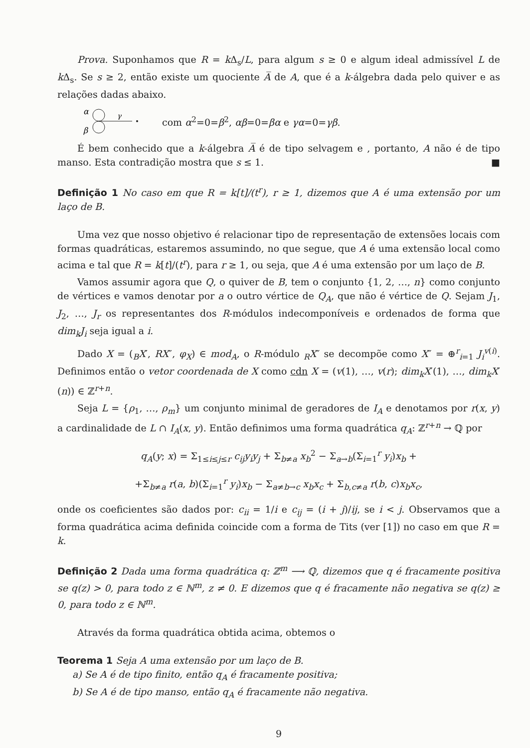Prova. Suponhamos que R = k Δ<sub>s</sub>/L, para algum s ≥ 0 e algum ideal admissível L de k Δ<sub>s</sub>. Se s ≥ 2, então existe um quociente A̅ de A, que é a k-álgebra dada pelo quiver e as relações dadas abaixo.
α
β
γ
com α<sup>2</sup>=0=β<sup>2</sup>, αβ=0=βα e γα=0=γβ.
É bem conhecido que a k-álgebra A̅ é de tipo selvagem e , portanto, A não é de tipo manso. Esta contradição mostra que s ≤ 1. ■
Definição 1 No caso em que R = k[t]/(t<sup>r</sup>), r ≥ 1, dizemos que A é uma extensão por um laço de B.
Uma vez que nosso objetivo é relacionar tipo de representação de extensões locais com formas quadráticas, estaremos assumindo, no que segue, que A é uma extensão local como acima e tal que R = k[t]/(t<sup>r</sup>), para r ≥ 1, ou seja, que A é uma extensão por um laço de B.
Vamos assumir agora que Q, o quiver de B, tem o conjunto {1, 2, …, n} como conjunto de vértices e vamos denotar por a o outro vértice de Q<sub>A</sub>, que não é vértice de Q. Sejam J<sub>1</sub>, J<sub>2</sub>, …, J<sub>r</sub> os representantes dos R-módulos indecomponíveis e ordenados de forma que dim<sub>k</sub>J<sub>i</sub> seja igual a i.
Dado X = (<sub>B</sub>X′, RX″, φ<sub>X</sub>) ∈ mod<sub>A</sub>, o R-módulo <sub>R</sub>X″ se decompõe como X″ = ⊕<sup>r</sup><sub>i=1</sub> J<sub>i</sub><sup>v(i)</sup>. Definimos então o vetor coordenada de X como cdn X = (v(1), …, v(r); dim<sub>k</sub>X′(1), …, dim<sub>k</sub>X′(n)) ∈ ℤ<sup>r+n</sup>.
Seja L = {ρ<sub>1</sub>, …, ρ<sub>m</sub>} um conjunto minimal de geradores de I<sub>A</sub> e denotamos por r(x, y) a cardinalidade de L ∩ I<sub>A</sub>(x, y). Então definimos uma forma quadrática q<sub>A</sub>: ℤ<sup>r+n</sup> → ℚ por
q<sub>A</sub>(y; x) = Σ<sub>1≤i≤j≤r</sub> c<sub>ij</sub>y<sub>i</sub>y<sub>j</sub> + Σ<sub>b≠a</sub> x<sub>b</sub><sup>2</sup> − Σ<sub>a→b</sub>(Σ<sub>i=1</sub><sup>r</sup> y<sub>i</sub>)x<sub>b</sub> +
+Σ<sub>b≠a</sub> r(a, b)(Σ<sub>i=1</sub><sup>r</sup> y<sub>i</sub>)x<sub>b</sub> − Σ<sub>a≠b→c</sub> x<sub>b</sub>x<sub>c</sub> + Σ<sub>b,c≠a</sub> r(b, c)x<sub>b</sub>x<sub>c</sub>,
onde os coeficientes são dados por: c<sub>ii</sub> = 1/i e c<sub>ij</sub> = (i + j)/ij, se i < j. Observamos que a forma quadrática acima definida coincide com a forma de Tits (ver [1]) no caso em que R = k.
Definição 2 Dada uma forma quadrática q: ℤ<sup>m</sup> ⟶ ℚ, dizemos que q é fracamente positiva se q(z) > 0, para todo z ∈ ℕ<sup>m</sup>, z ≠ 0. E dizemos que q é fracamente não negativa se q(z) ≥ 0, para todo z ∈ ℕ<sup>m</sup>.
Através da forma quadrática obtida acima, obtemos o
Teorema 1 Seja A uma extensão por um laço de B.
a) Se A é de tipo finito, então q<sub>A</sub> é fracamente positiva;
b) Se A é de tipo manso, então q<sub>A</sub> é fracamente não negativa.
9